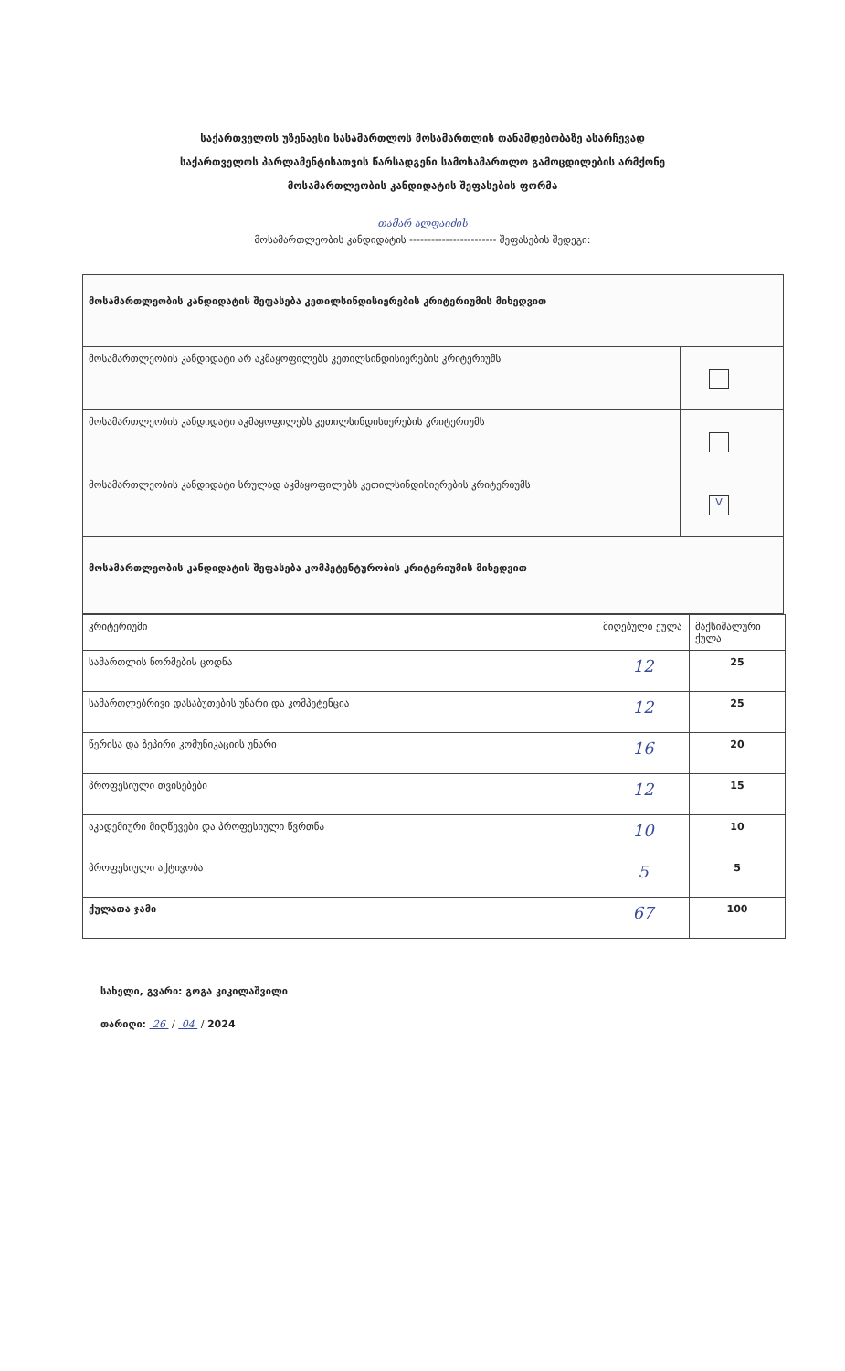საქართველოს უზენაესი სასამართლოს მოსამართლის თანამდებობაზე ასარჩევად
საქართველოს პარლამენტისათვის წარსადგენი სამოსამართლო გამოცდილების არმქონე
მოსამართლეობის კანდიდატის შეფასების ფორმა
თამარ ალფაიძის
მოსამართლეობის კანდიდატის ------------------------ შეფასების შედეგი:
| მოსამართლეობის კანდიდატის შეფასება კეთილსინდისიერების კრიტერიუმის მიხედვით | |
| მოსამართლეობის კანდიდატი არ აკმაყოფილებს კეთილსინდისიერების კრიტერიუმს | |
| მოსამართლეობის კანდიდატი აკმაყოფილებს კეთილსინდისიერების კრიტერიუმს | |
| მოსამართლეობის კანდიდატი სრულად აკმაყოფილებს კეთილსინდისიერების კრიტერიუმს | V |
| მოსამართლეობის კანდიდატის შეფასება კომპეტენტურობის კრიტერიუმის მიხედვით | |
| კრიტერიუმი | მიღებული ქულა | მაქსიმალური ქულა |
| --- | --- | --- |
| სამართლის ნორმების ცოდნა | 12 | 25 |
| სამართლებრივი დასაბუთების უნარი და კომპეტენცია | 12 | 25 |
| წერისა და ზეპირი კომუნიკაციის უნარი | 16 | 20 |
| პროფესიული თვისებები | 12 | 15 |
| აკადემიური მიღწევები და პროფესიული წვრთნა | 10 | 10 |
| პროფესიული აქტივობა | 5 | 5 |
| ქულათა ჯამი | 67 | 100 |
სახელი, გვარი: გოგა კიკილაშვილი
თარიღი: 26 / 04 / 2024